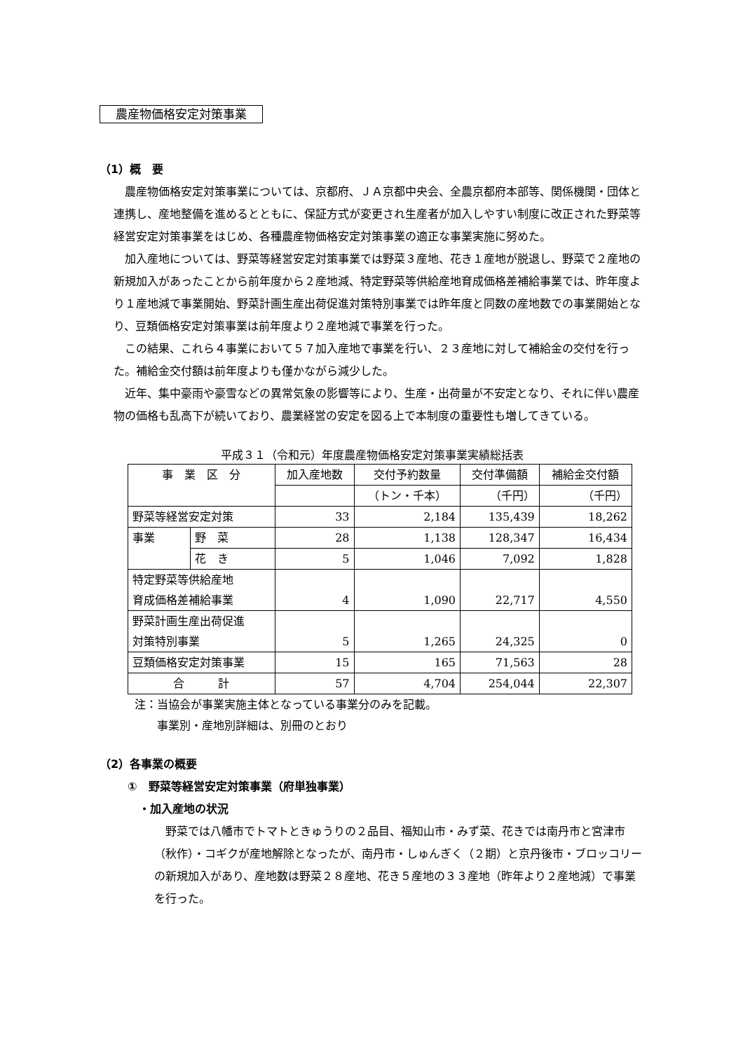農産物価格安定対策事業
（1）概　要
農産物価格安定対策事業については、京都府、ＪＡ京都中央会、全農京都府本部等、関係機関・団体と連携し、産地整備を進めるとともに、保証方式が変更され生産者が加入しやすい制度に改正された野菜等経営安定対策事業をはじめ、各種農産物価格安定対策事業の適正な事業実施に努めた。
加入産地については、野菜等経営安定対策事業では野菜３産地、花き１産地が脱退し、野菜で２産地の新規加入があったことから前年度から２産地減、特定野菜等供給産地育成価格差補給事業では、昨年度より１産地減で事業開始、野菜計画生産出荷促進対策特別事業では昨年度と同数の産地数での事業開始となり、豆類価格安定対策事業は前年度より２産地減で事業を行った。
この結果、これら４事業において５７加入産地で事業を行い、２３産地に対して補給金の交付を行った。補給金交付額は前年度よりも僅かながら減少した。
近年、集中豪雨や豪雪などの異常気象の影響等により、生産・出荷量が不安定となり、それに伴い農産物の価格も乱高下が続いており、農業経営の安定を図る上で本制度の重要性も増してきている。
平成３１（令和元）年度農産物価格安定対策事業実績総括表
| 事 業 区 分 | | 加入産地数 | 交付予約数量 | 交付準備額 | 補給金交付額 |
| --- | --- | --- | --- | --- | --- |
| | | | （トン・千本） | （千円） | （千円） |
| 野菜等経営安定対策 | | 33 | 2,184 | 135,439 | 18,262 |
| 事業 | 野 菜 | 28 | 1,138 | 128,347 | 16,434 |
| | 花 き | 5 | 1,046 | 7,092 | 1,828 |
| 特定野菜等供給産地 育成価格差補給事業 | | 4 | 1,090 | 22,717 | 4,550 |
| 野菜計画生産出荷促進 対策特別事業 | | 5 | 1,265 | 24,325 | 0 |
| 豆類価格安定対策事業 | | 15 | 165 | 71,563 | 28 |
| 合 計 | | 57 | 4,704 | 254,044 | 22,307 |
注：当協会が事業実施主体となっている事業分のみを記載。
　　事業別・産地別詳細は、別冊のとおり
（2）各事業の概要
①　野菜等経営安定対策事業（府単独事業）
・加入産地の状況
野菜では八幡市でトマトときゅうりの２品目、福知山市・みず菜、花きでは南丹市と宮津市（秋作）・コギクが産地解除となったが、南丹市・しゅんぎく（２期）と京丹後市・ブロッコリーの新規加入があり、産地数は野菜２８産地、花き５産地の３３産地（昨年より２産地減）で事業を行った。